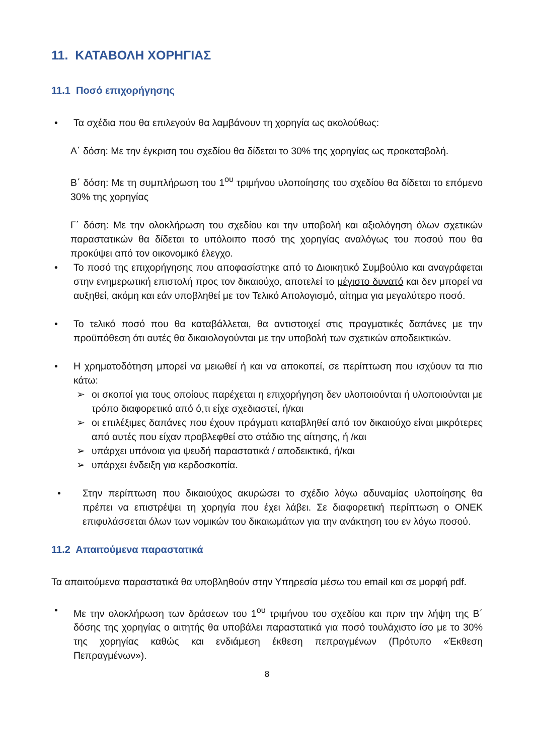11. ΚΑΤΑΒΟΛΗ ΧΟΡΗΓΙΑΣ
11.1 Ποσό επιχορήγησης
• Τα σχέδια που θα επιλεγούν θα λαμβάνουν τη χορηγία ως ακολούθως:
Α΄ δόση: Με την έγκριση του σχεδίου θα δίδεται το 30% της χορηγίας ως προκαταβολή.
Β΄ δόση: Με τη συμπλήρωση του 1<sup>ου</sup> τριμήνου υλοποίησης του σχεδίου θα δίδεται το επόμενο 30% της χορηγίας
Γ΄ δόση: Με την ολοκλήρωση του σχεδίου και την υποβολή και αξιολόγηση όλων σχετικών παραστατικών θα δίδεται το υπόλοιπο ποσό της χορηγίας αναλόγως του ποσού που θα προκύψει από τον οικονομικό έλεγχο.
• Το ποσό της επιχορήγησης που αποφασίστηκε από το Διοικητικό Συμβούλιο και αναγράφεται στην ενημερωτική επιστολή προς τον δικαιούχο, αποτελεί το μέγιστο δυνατό και δεν μπορεί να αυξηθεί, ακόμη και εάν υποβληθεί με τον Τελικό Απολογισμό, αίτημα για μεγαλύτερο ποσό.
• Το τελικό ποσό που θα καταβάλλεται, θα αντιστοιχεί στις πραγματικές δαπάνες με την προϋπόθεση ότι αυτές θα δικαιολογούνται με την υποβολή των σχετικών αποδεικτικών.
• Η χρηματοδότηση μπορεί να μειωθεί ή και να αποκοπεί, σε περίπτωση που ισχύουν τα πιο κάτω:
➢ οι σκοποί για τους οποίους παρέχεται η επιχορήγηση δεν υλοποιούνται ή υλοποιούνται με τρόπο διαφορετικό από ό,τι είχε σχεδιαστεί, ή/και
➢ οι επιλέξιμες δαπάνες που έχουν πράγματι καταβληθεί από τον δικαιούχο είναι μικρότερες από αυτές που είχαν προβλεφθεί στο στάδιο της αίτησης, ή /και
➢ υπάρχει υπόνοια για ψευδή παραστατικά / αποδεικτικά, ή/και
➢ υπάρχει ένδειξη για κερδοσκοπία.
• Στην περίπτωση που δικαιούχος ακυρώσει το σχέδιο λόγω αδυναμίας υλοποίησης θα πρέπει να επιστρέψει τη χορηγία που έχει λάβει. Σε διαφορετική περίπτωση ο ΟΝΕΚ επιφυλάσσεται όλων των νομικών του δικαιωμάτων για την ανάκτηση του εν λόγω ποσού.
11.2 Απαιτούμενα παραστατικά
Τα απαιτούμενα παραστατικά θα υποβληθούν στην Υπηρεσία μέσω του email και σε μορφή pdf.
• Με την ολοκλήρωση των δράσεων του 1<sup>ου</sup> τριμήνου του σχεδίου και πριν την λήψη της Β΄ δόσης της χορηγίας ο αιτητής θα υποβάλει παραστατικά για ποσό τουλάχιστο ίσο με το 30% της χορηγίας καθώς και ενδιάμεση έκθεση πεπραγμένων (Πρότυπο «Έκθεση Πεπραγμένων»).
8